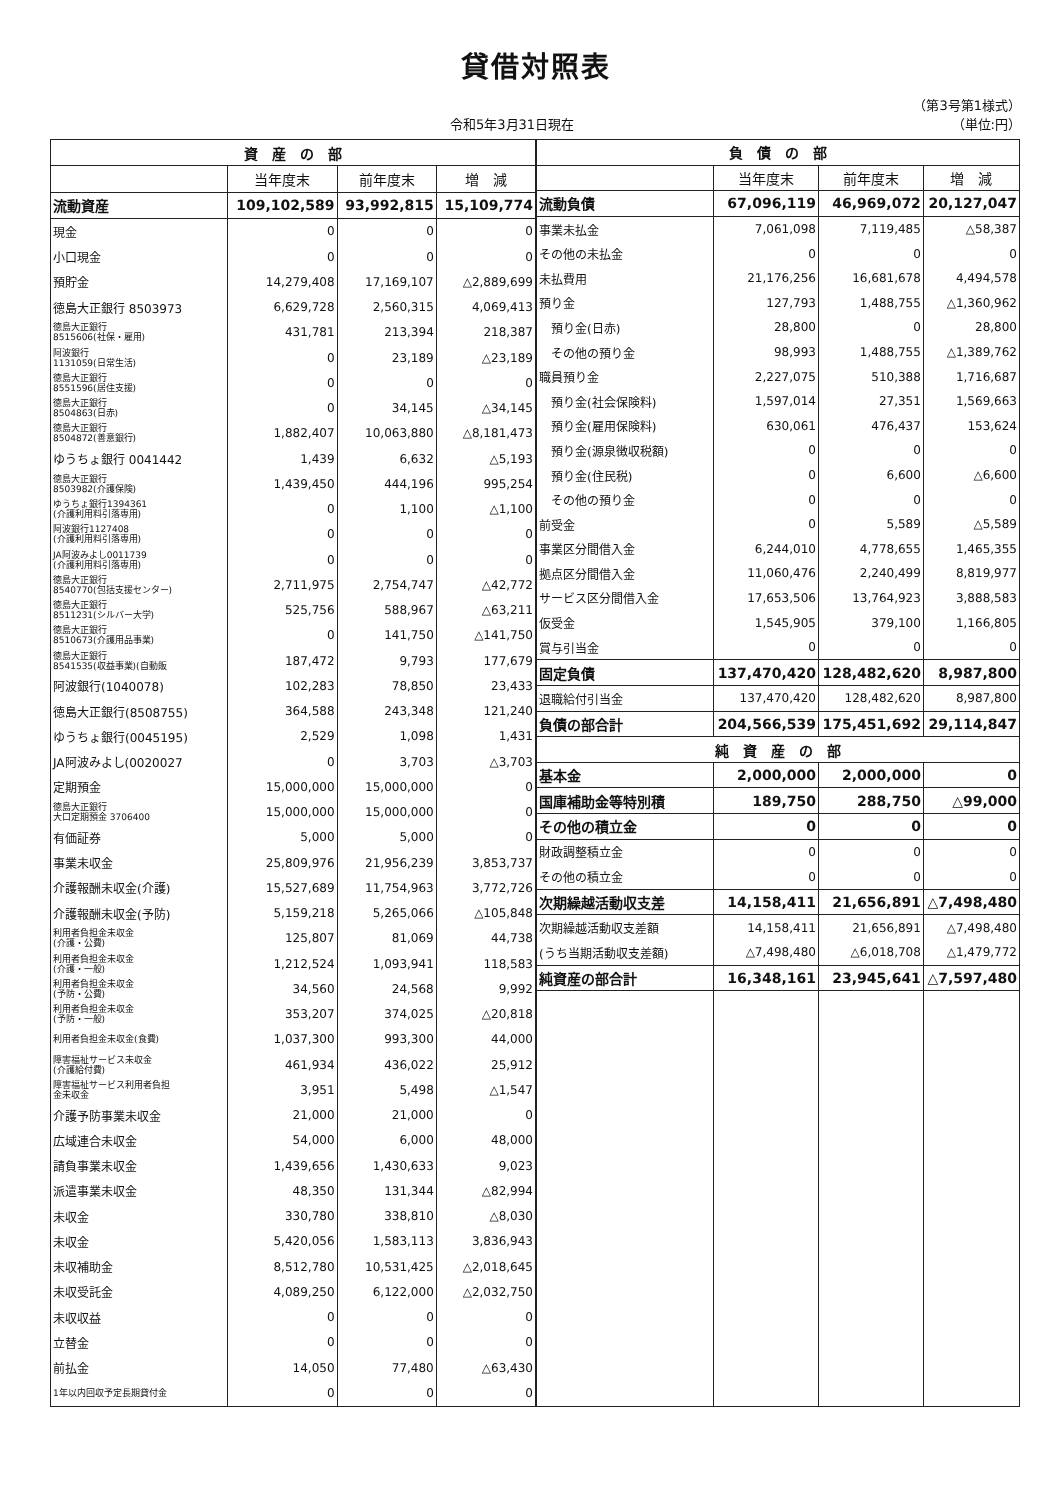貸借対照表
（第3号第1様式）
令和5年3月31日現在 （単位:円）
| 資 産 の 部 | | | |
| --- | --- | --- | --- |
| | 当年度末 | 前年度末 | 増 減 |
| 流動資産 | 109,102,589 | 93,992,815 | 15,109,774 |
| 現金 | 0 | 0 | 0 |
| 小口現金 | 0 | 0 | 0 |
| 預貯金 | 14,279,408 | 17,169,107 | △2,889,699 |
| 徳島大正銀行 8503973 | 6,629,728 | 2,560,315 | 4,069,413 |
| 徳島大正銀行 8515606(社保・雇用) | 431,781 | 213,394 | 218,387 |
| 阿波銀行 1131059(日常生活) | 0 | 23,189 | △23,189 |
| 徳島大正銀行 8551596(居住支援) | 0 | 0 | 0 |
| 徳島大正銀行 8504863(日赤) | 0 | 34,145 | △34,145 |
| 徳島大正銀行 8504872(善意銀行) | 1,882,407 | 10,063,880 | △8,181,473 |
| ゆうちょ銀行 0041442 | 1,439 | 6,632 | △5,193 |
| 徳島大正銀行 8503982(介護保険) | 1,439,450 | 444,196 | 995,254 |
| ゆうちょ銀行1394361 (介護利用料引落専用) | 0 | 1,100 | △1,100 |
| 阿波銀行1127408 (介護利用料引落専用) | 0 | 0 | 0 |
| JA阿波みよし0011739 (介護利用料引落専用) | 0 | 0 | 0 |
| 徳島大正銀行 8540770(包括支援センター) | 2,711,975 | 2,754,747 | △42,772 |
| 徳島大正銀行 8511231(シルバー大学) | 525,756 | 588,967 | △63,211 |
| 徳島大正銀行 8510673(介護用品事業) | 0 | 141,750 | △141,750 |
| 徳島大正銀行 8541535(収益事業)(自動販 | 187,472 | 9,793 | 177,679 |
| 阿波銀行(1040078) | 102,283 | 78,850 | 23,433 |
| 徳島大正銀行(8508755) | 364,588 | 243,348 | 121,240 |
| ゆうちょ銀行(0045195) | 2,529 | 1,098 | 1,431 |
| JA阿波みよし(0020027 | 0 | 3,703 | △3,703 |
| 定期預金 | 15,000,000 | 15,000,000 | 0 |
| 徳島大正銀行 大口定期預金 3706400 | 15,000,000 | 15,000,000 | 0 |
| 有価証券 | 5,000 | 5,000 | 0 |
| 事業未収金 | 25,809,976 | 21,956,239 | 3,853,737 |
| 介護報酬未収金(介護) | 15,527,689 | 11,754,963 | 3,772,726 |
| 介護報酬未収金(予防) | 5,159,218 | 5,265,066 | △105,848 |
| 利用者負担金未収金 (介護・公費) | 125,807 | 81,069 | 44,738 |
| 利用者負担金未収金 (介護・一般) | 1,212,524 | 1,093,941 | 118,583 |
| 利用者負担金未収金 (予防・公費) | 34,560 | 24,568 | 9,992 |
| 利用者負担金未収金 (予防・一般) | 353,207 | 374,025 | △20,818 |
| 利用者負担金未収金(食費) | 1,037,300 | 993,300 | 44,000 |
| 障害福祉サービス未収金 (介護給付費) | 461,934 | 436,022 | 25,912 |
| 障害福祉サービス利用者負担 金未収金 | 3,951 | 5,498 | △1,547 |
| 介護予防事業未収金 | 21,000 | 21,000 | 0 |
| 広域連合未収金 | 54,000 | 6,000 | 48,000 |
| 請負事業未収金 | 1,439,656 | 1,430,633 | 9,023 |
| 派遣事業未収金 | 48,350 | 131,344 | △82,994 |
| 未収金 | 330,780 | 338,810 | △8,030 |
| 未収金 | 5,420,056 | 1,583,113 | 3,836,943 |
| 未収補助金 | 8,512,780 | 10,531,425 | △2,018,645 |
| 未収受託金 | 4,089,250 | 6,122,000 | △2,032,750 |
| 未収収益 | 0 | 0 | 0 |
| 立替金 | 0 | 0 | 0 |
| 前払金 | 14,050 | 77,480 | △63,430 |
| 1年以内回収予定長期貸付金 | 0 | 0 | 0 |
| 負 債 の 部 | | | |
| --- | --- | --- | --- |
| | 当年度末 | 前年度末 | 増 減 |
| 流動負債 | 67,096,119 | 46,969,072 | 20,127,047 |
| 事業未払金 | 7,061,098 | 7,119,485 | △58,387 |
| その他の未払金 | 0 | 0 | 0 |
| 未払費用 | 21,176,256 | 16,681,678 | 4,494,578 |
| 預り金 | 127,793 | 1,488,755 | △1,360,962 |
| 預り金(日赤) | 28,800 | 0 | 28,800 |
| その他の預り金 | 98,993 | 1,488,755 | △1,389,762 |
| 職員預り金 | 2,227,075 | 510,388 | 1,716,687 |
| 預り金(社会保険料) | 1,597,014 | 27,351 | 1,569,663 |
| 預り金(雇用保険料) | 630,061 | 476,437 | 153,624 |
| 預り金(源泉徴収税額) | 0 | 0 | 0 |
| 預り金(住民税) | 0 | 6,600 | △6,600 |
| その他の預り金 | 0 | 0 | 0 |
| 前受金 | 0 | 5,589 | △5,589 |
| 事業区分間借入金 | 6,244,010 | 4,778,655 | 1,465,355 |
| 拠点区分間借入金 | 11,060,476 | 2,240,499 | 8,819,977 |
| サービス区分間借入金 | 17,653,506 | 13,764,923 | 3,888,583 |
| 仮受金 | 1,545,905 | 379,100 | 1,166,805 |
| 賞与引当金 | 0 | 0 | 0 |
| 固定負債 | 137,470,420 | 128,482,620 | 8,987,800 |
| 退職給付引当金 | 137,470,420 | 128,482,620 | 8,987,800 |
| 負債の部合計 | 204,566,539 | 175,451,692 | 29,114,847 |
| 純 資 産 の 部 | | | |
| 基本金 | 2,000,000 | 2,000,000 | 0 |
| 国庫補助金等特別積 | 189,750 | 288,750 | △99,000 |
| その他の積立金 | 0 | 0 | 0 |
| 財政調整積立金 | 0 | 0 | 0 |
| その他の積立金 | 0 | 0 | 0 |
| 次期繰越活動収支差 | 14,158,411 | 21,656,891 | △7,498,480 |
| 次期繰越活動収支差額 | 14,158,411 | 21,656,891 | △7,498,480 |
| (うち当期活動収支差額) | △7,498,480 | △6,018,708 | △1,479,772 |
| 純資産の部合計 | 16,348,161 | 23,945,641 | △7,597,480 |